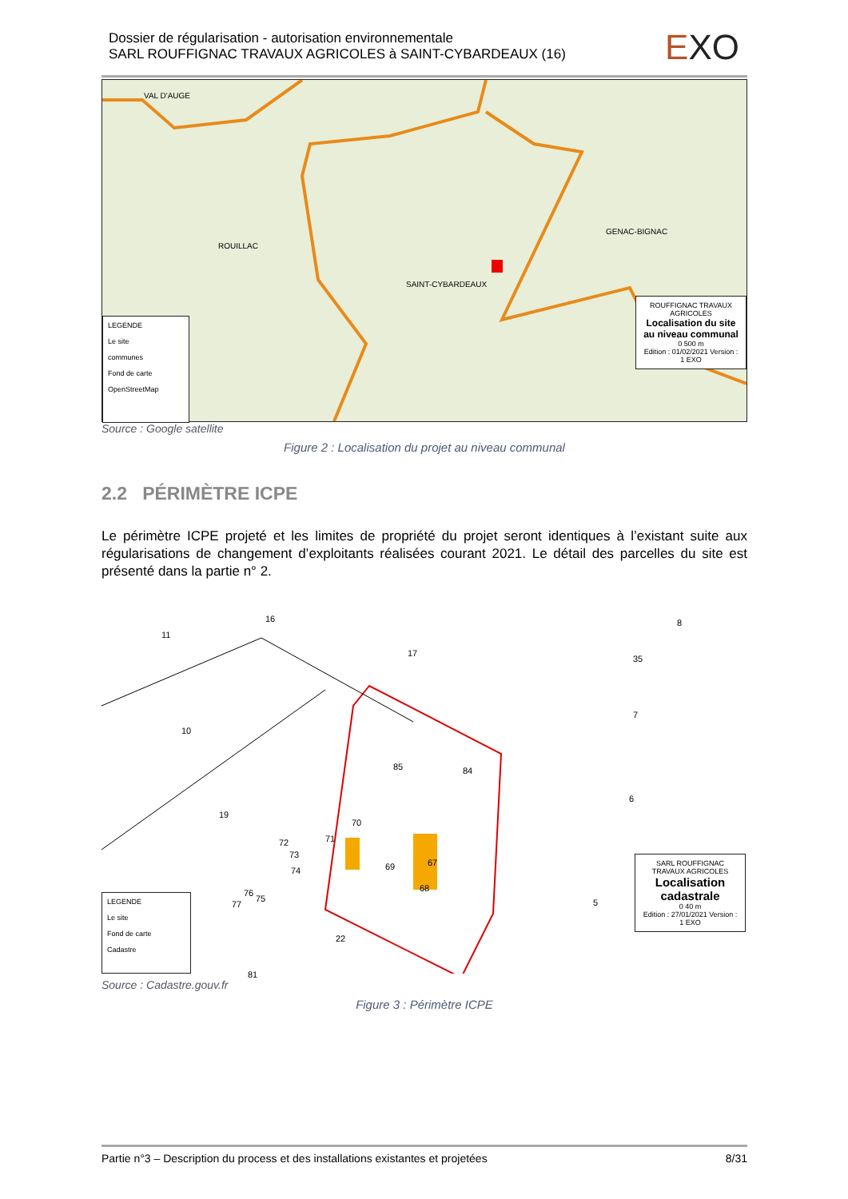Dossier de régularisation - autorisation environnementale
SARL ROUFFIGNAC TRAVAUX AGRICOLES à SAINT-CYBARDEAUX (16)
EXO
LEGENDE
Le site
communes
Fond de carte
OpenStreetMap
ROUFFIGNAC TRAVAUX AGRICOLES
Localisation du site au niveau communal
0 500 m
Edition : 01/02/2021 Version : 1 EXO
VAL D'AUGE
ROUILLAC
SAINT-CYBARDEAUX
GENAC-BIGNAC
Source : Google satellite
Figure 2 : Localisation du projet au niveau communal
2.2 PÉRIMÈTRE ICPE
Le périmètre ICPE projeté et les limites de propriété du projet seront identiques à l’existant suite aux régularisations de changement d’exploitants réalisées courant 2021. Le détail des parcelles du site est présenté dans la partie n° 2.
11
16
17
8
35
10
7
85 84
19
6
70
71 72
73
74 69 67
68 76
75
77 5
22
81
LEGENDE
Le site
Fond de carte
Cadastre
SARL ROUFFIGNAC TRAVAUX AGRICOLES
Localisation cadastrale
0 40 m
Edition : 27/01/2021 Version : 1 EXO
Source : Cadastre.gouv.fr
Figure 3 : Périmètre ICPE
Partie n°3 – Description du process et des installations existantes et projetées 8/31